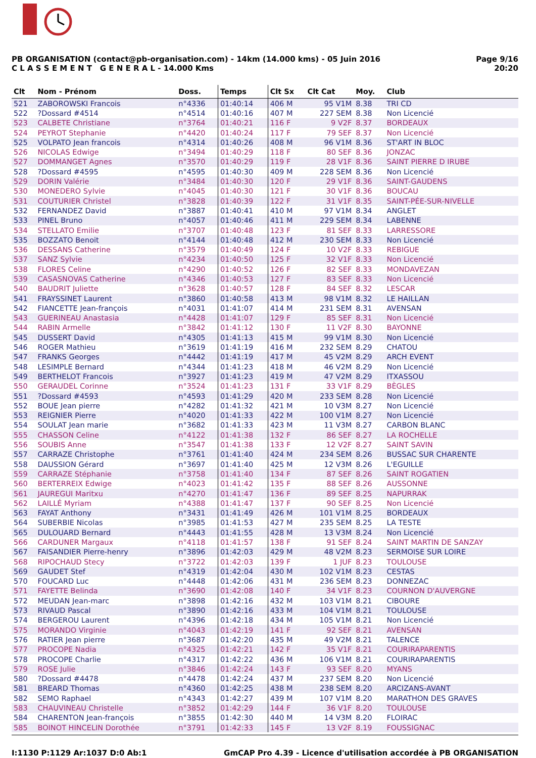PB ORGANISATION (contact@pb-organisation.com) - 14km (14.000 kms) - 05 Juin 2016
C L A S S E M E N T G E N E R A L - 14.000 Kms
Page 9/16
20:20
| Clt | Nom - Prénom | Doss. | Temps | Clt Sx | Clt Cat | Moy. | Club |
| --- | --- | --- | --- | --- | --- | --- | --- |
| 521 | ZABOROWSKI Francois | n°4336 | 01:40:14 | 406 M | 95 V1M | 8.38 | TRI CD |
| 522 | ?Dossard #4514 | n°4514 | 01:40:16 | 407 M | 227 SEM | 8.38 | Non Licencié |
| 523 | CALBETE Christiane | n°3764 | 01:40:21 | 116 F | 9 V2F | 8.37 | BORDEAUX |
| 524 | PEYROT Stephanie | n°4420 | 01:40:24 | 117 F | 79 SEF | 8.37 | Non Licencié |
| 525 | VOLPATO Jean francois | n°4314 | 01:40:26 | 408 M | 96 V1M | 8.36 | ST'ART IN BLOC |
| 526 | NICOLAS Edwige | n°3494 | 01:40:29 | 118 F | 80 SEF | 8.36 | JONZAC |
| 527 | DOMMANGET Agnes | n°3570 | 01:40:29 | 119 F | 28 V1F | 8.36 | SAINT PIERRE D IRUBE |
| 528 | ?Dossard #4595 | n°4595 | 01:40:30 | 409 M | 228 SEM | 8.36 | Non Licencié |
| 529 | DORIN Valérie | n°3484 | 01:40:30 | 120 F | 29 V1F | 8.36 | SAINT-GAUDENS |
| 530 | MONEDERO Sylvie | n°4045 | 01:40:30 | 121 F | 30 V1F | 8.36 | BOUCAU |
| 531 | COUTURIER Christel | n°3828 | 01:40:39 | 122 F | 31 V1F | 8.35 | SAINT-PÉE-SUR-NIVELLE |
| 532 | FERNANDEZ David | n°3887 | 01:40:41 | 410 M | 97 V1M | 8.34 | ANGLET |
| 533 | PINEL Bruno | n°4057 | 01:40:46 | 411 M | 229 SEM | 8.34 | LABENNE |
| 534 | STELLATO Emilie | n°3707 | 01:40:48 | 123 F | 81 SEF | 8.33 | LARRESSORE |
| 535 | BOZZATO Benoit | n°4144 | 01:40:48 | 412 M | 230 SEM | 8.33 | Non Licencié |
| 536 | DESSANS Catherine | n°3579 | 01:40:49 | 124 F | 10 V2F | 8.33 | REBIGUE |
| 537 | SANZ Sylvie | n°4234 | 01:40:50 | 125 F | 32 V1F | 8.33 | Non Licencié |
| 538 | FLORES Celine | n°4290 | 01:40:52 | 126 F | 82 SEF | 8.33 | MONDAVEZAN |
| 539 | CASASNOVAS Catherine | n°4346 | 01:40:53 | 127 F | 83 SEF | 8.33 | Non Licencié |
| 540 | BAUDRIT Juliette | n°3628 | 01:40:57 | 128 F | 84 SEF | 8.32 | LESCAR |
| 541 | FRAYSSINET Laurent | n°3860 | 01:40:58 | 413 M | 98 V1M | 8.32 | LE HAILLAN |
| 542 | FIANCETTE Jean-françois | n°4031 | 01:41:07 | 414 M | 231 SEM | 8.31 | AVENSAN |
| 543 | GUERINEAU Anastasia | n°4428 | 01:41:07 | 129 F | 85 SEF | 8.31 | Non Licencié |
| 544 | RABIN Armelle | n°3842 | 01:41:12 | 130 F | 11 V2F | 8.30 | BAYONNE |
| 545 | DUSSERT David | n°4305 | 01:41:13 | 415 M | 99 V1M | 8.30 | Non Licencié |
| 546 | ROGER Mathieu | n°3619 | 01:41:19 | 416 M | 232 SEM | 8.29 | CHATOU |
| 547 | FRANKS Georges | n°4442 | 01:41:19 | 417 M | 45 V2M | 8.29 | ARCH EVENT |
| 548 | LESIMPLE Bernard | n°4344 | 01:41:23 | 418 M | 46 V2M | 8.29 | Non Licencié |
| 549 | BERTHELOT Francois | n°3927 | 01:41:23 | 419 M | 47 V2M | 8.29 | ITXASSOU |
| 550 | GERAUDEL Corinne | n°3524 | 01:41:23 | 131 F | 33 V1F | 8.29 | BÈGLES |
| 551 | ?Dossard #4593 | n°4593 | 01:41:29 | 420 M | 233 SEM | 8.28 | Non Licencié |
| 552 | BOUE Jean pierre | n°4282 | 01:41:32 | 421 M | 10 V3M | 8.27 | Non Licencié |
| 553 | REIGNIER Pierre | n°4020 | 01:41:33 | 422 M | 100 V1M | 8.27 | Non Licencié |
| 554 | SOULAT Jean marie | n°3682 | 01:41:33 | 423 M | 11 V3M | 8.27 | CARBON BLANC |
| 555 | CHASSON Celine | n°4122 | 01:41:38 | 132 F | 86 SEF | 8.27 | LA ROCHELLE |
| 556 | SOUBIS Anne | n°3547 | 01:41:38 | 133 F | 12 V2F | 8.27 | SAINT SAVIN |
| 557 | CARRAZE Christophe | n°3761 | 01:41:40 | 424 M | 234 SEM | 8.26 | BUSSAC SUR CHARENTE |
| 558 | DAUSSION Gérard | n°3697 | 01:41:40 | 425 M | 12 V3M | 8.26 | L'EGUILLE |
| 559 | CARRAZE Stéphanie | n°3758 | 01:41:40 | 134 F | 87 SEF | 8.26 | SAINT ROGATIEN |
| 560 | BERTERREIX Edwige | n°4023 | 01:41:42 | 135 F | 88 SEF | 8.26 | AUSSONNE |
| 561 | JAUREGUI Maritxu | n°4270 | 01:41:47 | 136 F | 89 SEF | 8.25 | NAPURRAK |
| 562 | LAILLÉ Myriam | n°4388 | 01:41:47 | 137 F | 90 SEF | 8.25 | Non Licencié |
| 563 | FAYAT Anthony | n°3431 | 01:41:49 | 426 M | 101 V1M | 8.25 | BORDEAUX |
| 564 | SUBERBIE Nicolas | n°3985 | 01:41:53 | 427 M | 235 SEM | 8.25 | LA TESTE |
| 565 | DULOUARD Bernard | n°4443 | 01:41:55 | 428 M | 13 V3M | 8.24 | Non Licencié |
| 566 | CARDUNER Margaux | n°4118 | 01:41:57 | 138 F | 91 SEF | 8.24 | SAINT MARTIN DE SANZAY |
| 567 | FAISANDIER Pierre-henry | n°3896 | 01:42:03 | 429 M | 48 V2M | 8.23 | SERMOISE SUR LOIRE |
| 568 | RIPOCHAUD Stecy | n°3722 | 01:42:03 | 139 F | 1 JUF | 8.23 | TOULOUSE |
| 569 | GAUDET Stef | n°4319 | 01:42:04 | 430 M | 102 V1M | 8.23 | CESTAS |
| 570 | FOUCARD Luc | n°4448 | 01:42:06 | 431 M | 236 SEM | 8.23 | DONNEZAC |
| 571 | FAYETTE Belinda | n°3690 | 01:42:08 | 140 F | 34 V1F | 8.23 | COURNON D'AUVERGNE |
| 572 | MEUDAN Jean-marc | n°3898 | 01:42:16 | 432 M | 103 V1M | 8.21 | CIBOURE |
| 573 | RIVAUD Pascal | n°3890 | 01:42:16 | 433 M | 104 V1M | 8.21 | TOULOUSE |
| 574 | BERGEROU Laurent | n°4396 | 01:42:18 | 434 M | 105 V1M | 8.21 | Non Licencié |
| 575 | MORANDO Virginie | n°4043 | 01:42:19 | 141 F | 92 SEF | 8.21 | AVENSAN |
| 576 | RATIER Jean pierre | n°3687 | 01:42:20 | 435 M | 49 V2M | 8.21 | TALENCE |
| 577 | PROCOPE Nadia | n°4325 | 01:42:21 | 142 F | 35 V1F | 8.21 | COURIRAPARENTIS |
| 578 | PROCOPE Charlie | n°4317 | 01:42:22 | 436 M | 106 V1M | 8.21 | COURIRAPARENTIS |
| 579 | ROSE Julie | n°3846 | 01:42:24 | 143 F | 93 SEF | 8.20 | MYANS |
| 580 | ?Dossard #4478 | n°4478 | 01:42:24 | 437 M | 237 SEM | 8.20 | Non Licencié |
| 581 | BREARD Thomas | n°4360 | 01:42:25 | 438 M | 238 SEM | 8.20 | ARCIZANS-AVANT |
| 582 | SEMO Raphael | n°4343 | 01:42:27 | 439 M | 107 V1M | 8.20 | MARATHON DES GRAVES |
| 583 | CHAUVINEAU Christelle | n°3852 | 01:42:29 | 144 F | 36 V1F | 8.20 | TOULOUSE |
| 584 | CHARENTON Jean-françois | n°3855 | 01:42:30 | 440 M | 14 V3M | 8.20 | FLOIRAC |
| 585 | BOINOT HINCELIN Dorothée | n°3791 | 01:42:33 | 145 F | 13 V2F | 8.19 | FOUSSIGNAC |
I:1130 P:1129 Ar:1037 D:0 Ab:1 GmCAP Pro 4.39 - Licence d'utilisation accordée à PB ORGANISATION